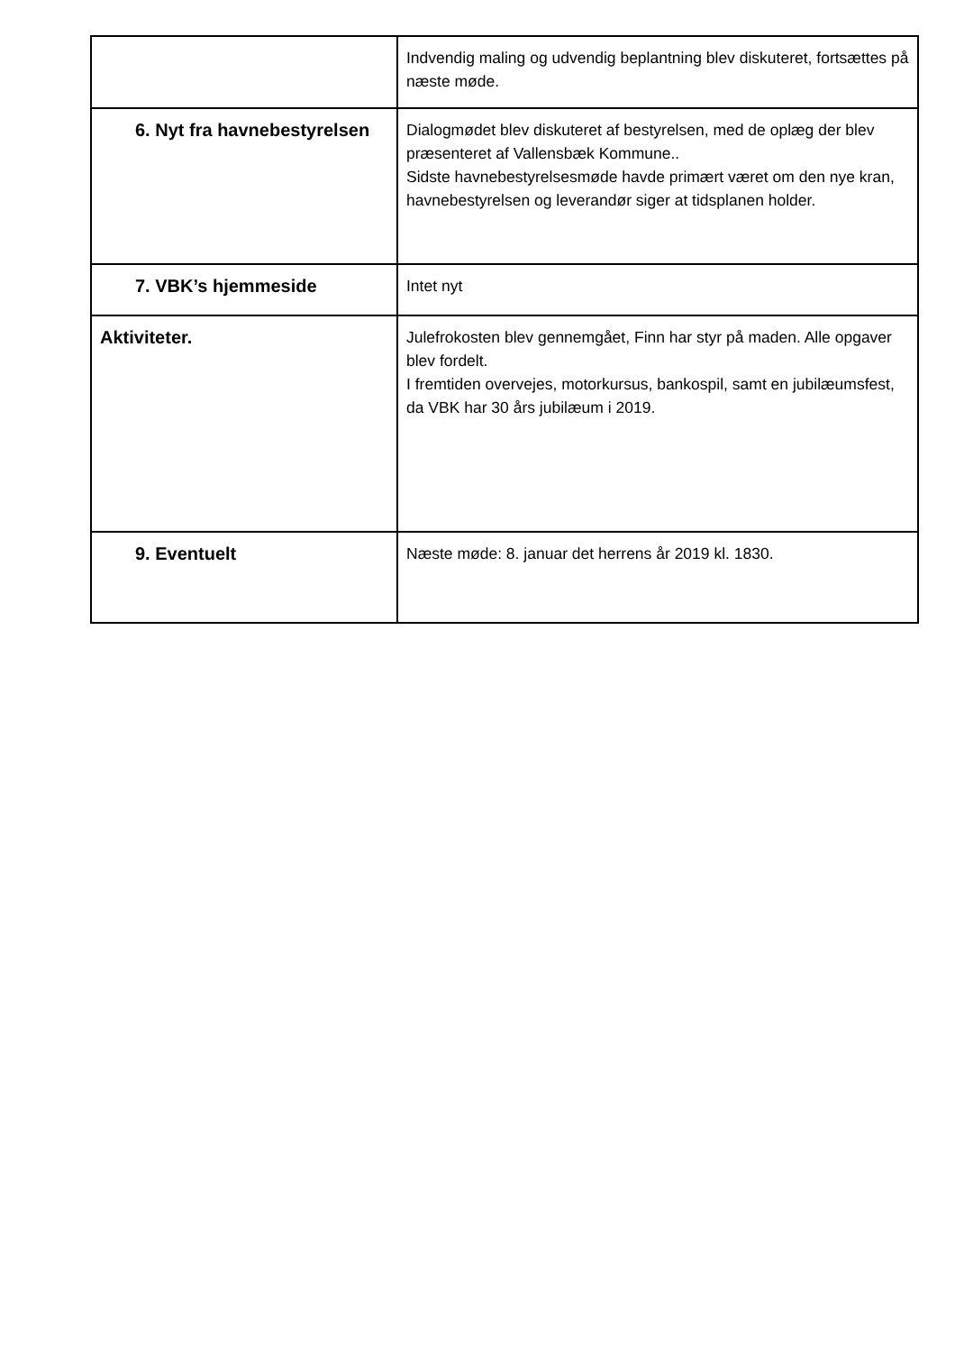| | Indvendig maling og udvendig beplantning blev diskuteret, fortsættes på næste møde. |
| 6. Nyt fra havnebestyrelsen | Dialogmødet blev diskuteret af bestyrelsen, med de oplæg der blev præsenteret af Vallensbæk Kommune.. Sidste havnebestyrelsesmøde havde primært været om den nye kran, havnebestyrelsen og leverandør siger at tidsplanen holder. |
| 7. VBK’s hjemmeside | Intet nyt |
| Aktiviteter. | Julefrokosten blev gennemgået, Finn har styr på maden. Alle opgaver blev fordelt. I fremtiden overvejes, motorkursus, bankospil, samt en jubilæumsfest, da VBK har 30 års jubilæum i 2019. |
| 9. Eventuelt | Næste møde: 8. januar det herrens år 2019 kl. 1830. |